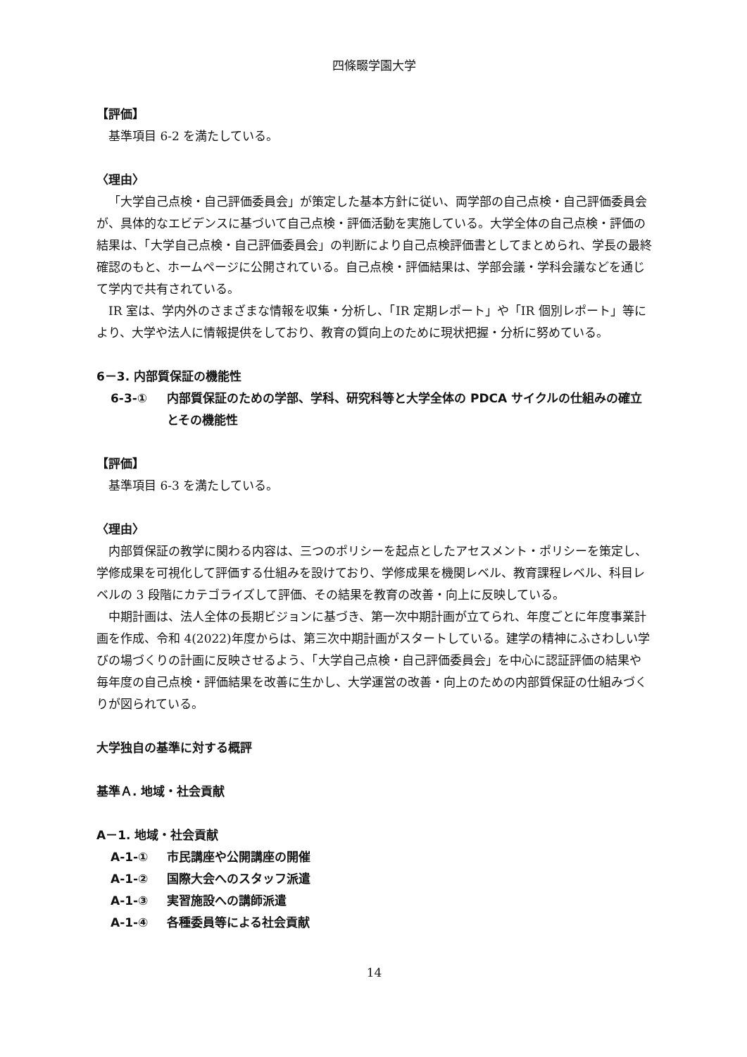四條畷学園大学
【評価】
基準項目 6-2 を満たしている。
〈理由〉
「大学自己点検・自己評価委員会」が策定した基本方針に従い、両学部の自己点検・自己評価委員会が、具体的なエビデンスに基づいて自己点検・評価活動を実施している。大学全体の自己点検・評価の結果は、「大学自己点検・自己評価委員会」の判断により自己点検評価書としてまとめられ、学長の最終確認のもと、ホームページに公開されている。自己点検・評価結果は、学部会議・学科会議などを通じて学内で共有されている。
IR 室は、学内外のさまざまな情報を収集・分析し、「IR 定期レポート」や「IR 個別レポート」等により、大学や法人に情報提供をしており、教育の質向上のために現状把握・分析に努めている。
6－3. 内部質保証の機能性
6-3-① 内部質保証のための学部、学科、研究科等と大学全体の PDCA サイクルの仕組みの確立とその機能性
【評価】
基準項目 6-3 を満たしている。
〈理由〉
内部質保証の教学に関わる内容は、三つのポリシーを起点としたアセスメント・ポリシーを策定し、学修成果を可視化して評価する仕組みを設けており、学修成果を機関レベル、教育課程レベル、科目レベルの 3 段階にカテゴライズして評価、その結果を教育の改善・向上に反映している。
中期計画は、法人全体の長期ビジョンに基づき、第一次中期計画が立てられ、年度ごとに年度事業計画を作成、令和 4(2022)年度からは、第三次中期計画がスタートしている。建学の精神にふさわしい学びの場づくりの計画に反映させるよう、「大学自己点検・自己評価委員会」を中心に認証評価の結果や毎年度の自己点検・評価結果を改善に生かし、大学運営の改善・向上のための内部質保証の仕組みづくりが図られている。
大学独自の基準に対する概評
基準Ａ. 地域・社会貢献
A－1. 地域・社会貢献
A-1-① 市民講座や公開講座の開催
A-1-② 国際大会へのスタッフ派遣
A-1-③ 実習施設への講師派遣
A-1-④ 各種委員等による社会貢献
14